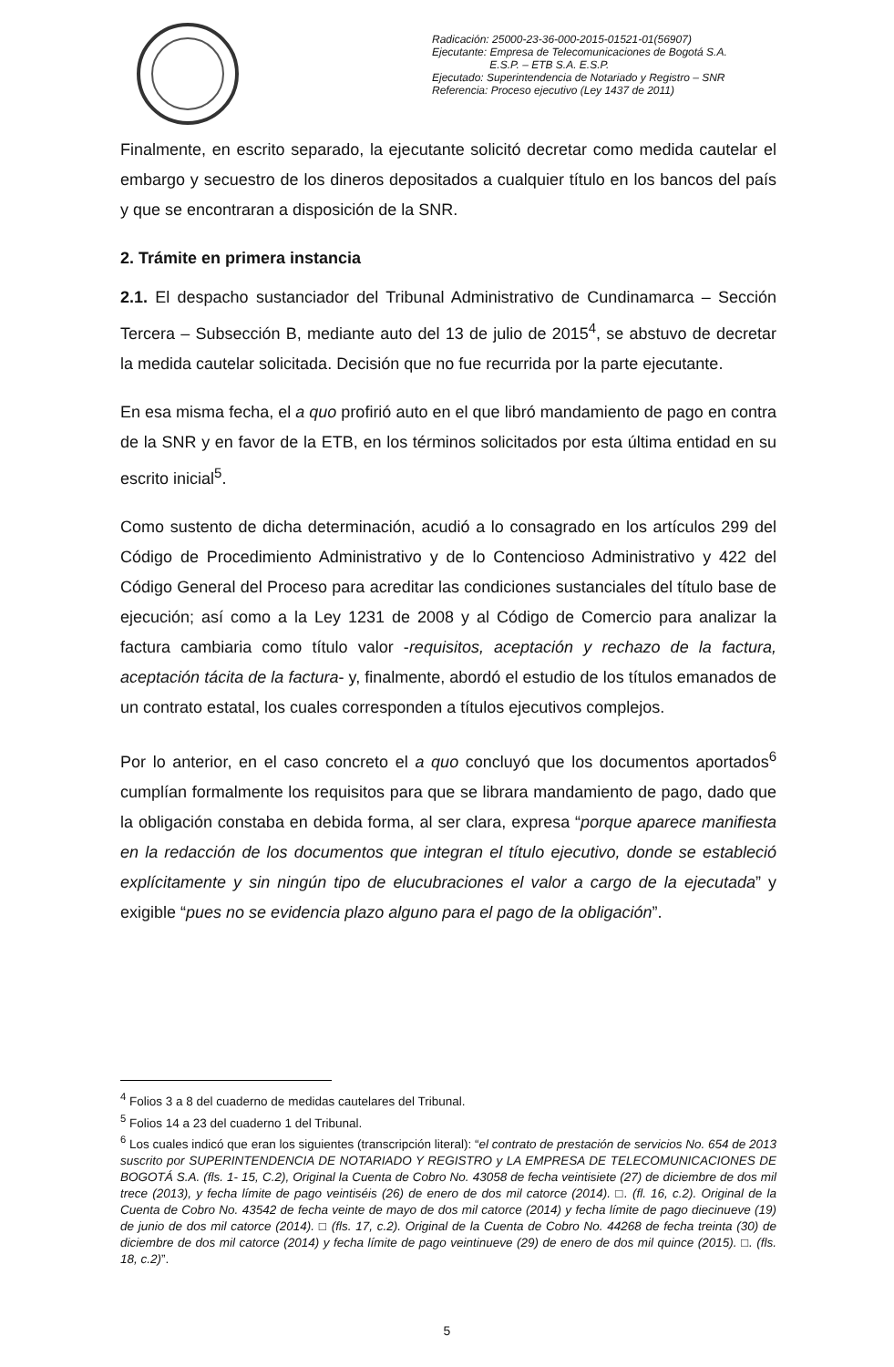Radicación: 25000-23-36-000-2015-01521-01(56907)
Ejecutante: Empresa de Telecomunicaciones de Bogotá S.A.
E.S.P. – ETB S.A. E.S.P.
Ejecutado: Superintendencia de Notariado y Registro – SNR
Referencia: Proceso ejecutivo (Ley 1437 de 2011)
Finalmente, en escrito separado, la ejecutante solicitó decretar como medida cautelar el embargo y secuestro de los dineros depositados a cualquier título en los bancos del país y que se encontraran a disposición de la SNR.
2. Trámite en primera instancia
2.1. El despacho sustanciador del Tribunal Administrativo de Cundinamarca – Sección Tercera – Subsección B, mediante auto del 13 de julio de 2015<sup>4</sup>, se abstuvo de decretar la medida cautelar solicitada. Decisión que no fue recurrida por la parte ejecutante.
En esa misma fecha, el a quo profirió auto en el que libró mandamiento de pago en contra de la SNR y en favor de la ETB, en los términos solicitados por esta última entidad en su escrito inicial<sup>5</sup>.
Como sustento de dicha determinación, acudió a lo consagrado en los artículos 299 del Código de Procedimiento Administrativo y de lo Contencioso Administrativo y 422 del Código General del Proceso para acreditar las condiciones sustanciales del título base de ejecución; así como a la Ley 1231 de 2008 y al Código de Comercio para analizar la factura cambiaria como título valor -requisitos, aceptación y rechazo de la factura, aceptación tácita de la factura- y, finalmente, abordó el estudio de los títulos emanados de un contrato estatal, los cuales corresponden a títulos ejecutivos complejos.
Por lo anterior, en el caso concreto el a quo concluyó que los documentos aportados<sup>6</sup> cumplían formalmente los requisitos para que se librara mandamiento de pago, dado que la obligación constaba en debida forma, al ser clara, expresa “porque aparece manifiesta en la redacción de los documentos que integran el título ejecutivo, donde se estableció explícitamente y sin ningún tipo de elucubraciones el valor a cargo de la ejecutada” y exigible “pues no se evidencia plazo alguno para el pago de la obligación”.
<sup>4</sup> Folios 3 a 8 del cuaderno de medidas cautelares del Tribunal.
<sup>5</sup> Folios 14 a 23 del cuaderno 1 del Tribunal.
<sup>6</sup> Los cuales indicó que eran los siguientes (transcripción literal): “el contrato de prestación de servicios No. 654 de 2013 suscrito por SUPERINTENDENCIA DE NOTARIADO Y REGISTRO y LA EMPRESA DE TELECOMUNICACIONES DE BOGOTÁ S.A. (fls. 1- 15, C.2), Original la Cuenta de Cobro No. 43058 de fecha veintisiete (27) de diciembre de dos mil trece (2013), y fecha límite de pago veintiséis (26) de enero de dos mil catorce (2014). □. (fl. 16, c.2). Original de la Cuenta de Cobro No. 43542 de fecha veinte de mayo de dos mil catorce (2014) y fecha límite de pago diecinueve (19) de junio de dos mil catorce (2014). □ (fls. 17, c.2). Original de la Cuenta de Cobro No. 44268 de fecha treinta (30) de diciembre de dos mil catorce (2014) y fecha límite de pago veintinueve (29) de enero de dos mil quince (2015). □. (fls. 18, c.2)”.
5